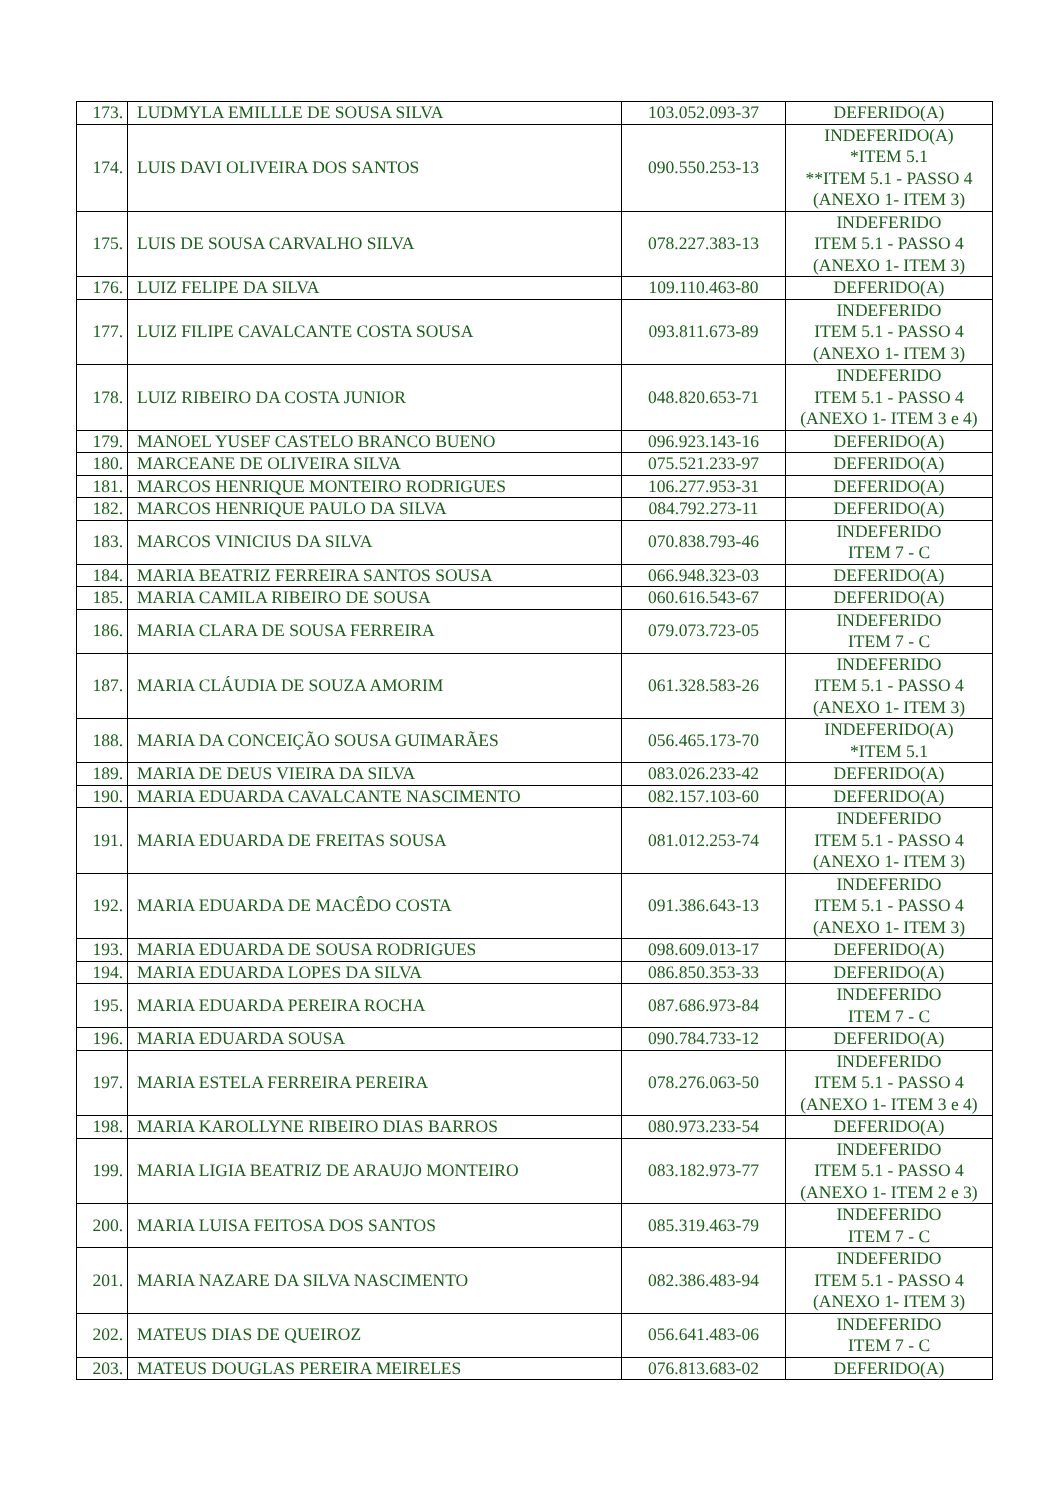| 173. | LUDMYLA EMILLLE DE SOUSA SILVA | 103.052.093-37 | DEFERIDO(A) |
| 174. | LUIS DAVI OLIVEIRA DOS SANTOS | 090.550.253-13 | INDEFERIDO(A) *ITEM 5.1 **ITEM 5.1 - PASSO 4 (ANEXO 1- ITEM 3) |
| 175. | LUIS DE SOUSA CARVALHO SILVA | 078.227.383-13 | INDEFERIDO ITEM 5.1 - PASSO 4 (ANEXO 1- ITEM 3) |
| 176. | LUIZ FELIPE DA SILVA | 109.110.463-80 | DEFERIDO(A) |
| 177. | LUIZ FILIPE CAVALCANTE COSTA SOUSA | 093.811.673-89 | INDEFERIDO ITEM 5.1 - PASSO 4 (ANEXO 1- ITEM 3) |
| 178. | LUIZ RIBEIRO DA COSTA JUNIOR | 048.820.653-71 | INDEFERIDO ITEM 5.1 - PASSO 4 (ANEXO 1- ITEM 3 e 4) |
| 179. | MANOEL YUSEF CASTELO BRANCO BUENO | 096.923.143-16 | DEFERIDO(A) |
| 180. | MARCEANE DE OLIVEIRA SILVA | 075.521.233-97 | DEFERIDO(A) |
| 181. | MARCOS HENRIQUE MONTEIRO RODRIGUES | 106.277.953-31 | DEFERIDO(A) |
| 182. | MARCOS HENRIQUE PAULO DA SILVA | 084.792.273-11 | DEFERIDO(A) |
| 183. | MARCOS VINICIUS DA SILVA | 070.838.793-46 | INDEFERIDO ITEM 7 - C |
| 184. | MARIA BEATRIZ FERREIRA SANTOS SOUSA | 066.948.323-03 | DEFERIDO(A) |
| 185. | MARIA CAMILA RIBEIRO DE SOUSA | 060.616.543-67 | DEFERIDO(A) |
| 186. | MARIA CLARA DE SOUSA FERREIRA | 079.073.723-05 | INDEFERIDO ITEM 7 - C |
| 187. | MARIA CLÁUDIA DE SOUZA AMORIM | 061.328.583-26 | INDEFERIDO ITEM 5.1 - PASSO 4 (ANEXO 1- ITEM 3) |
| 188. | MARIA DA CONCEIÇÃO SOUSA GUIMARÃES | 056.465.173-70 | INDEFERIDO(A) *ITEM 5.1 |
| 189. | MARIA DE DEUS VIEIRA DA SILVA | 083.026.233-42 | DEFERIDO(A) |
| 190. | MARIA EDUARDA CAVALCANTE NASCIMENTO | 082.157.103-60 | DEFERIDO(A) |
| 191. | MARIA EDUARDA DE FREITAS SOUSA | 081.012.253-74 | INDEFERIDO ITEM 5.1 - PASSO 4 (ANEXO 1- ITEM 3) |
| 192. | MARIA EDUARDA DE MACÊDO COSTA | 091.386.643-13 | INDEFERIDO ITEM 5.1 - PASSO 4 (ANEXO 1- ITEM 3) |
| 193. | MARIA EDUARDA DE SOUSA RODRIGUES | 098.609.013-17 | DEFERIDO(A) |
| 194. | MARIA EDUARDA LOPES DA SILVA | 086.850.353-33 | DEFERIDO(A) |
| 195. | MARIA EDUARDA PEREIRA ROCHA | 087.686.973-84 | INDEFERIDO ITEM 7 - C |
| 196. | MARIA EDUARDA SOUSA | 090.784.733-12 | DEFERIDO(A) |
| 197. | MARIA ESTELA FERREIRA PEREIRA | 078.276.063-50 | INDEFERIDO ITEM 5.1 - PASSO 4 (ANEXO 1- ITEM 3 e 4) |
| 198. | MARIA KAROLLYNE RIBEIRO DIAS BARROS | 080.973.233-54 | DEFERIDO(A) |
| 199. | MARIA LIGIA BEATRIZ DE ARAUJO MONTEIRO | 083.182.973-77 | INDEFERIDO ITEM 5.1 - PASSO 4 (ANEXO 1- ITEM 2 e 3) |
| 200. | MARIA LUISA FEITOSA DOS SANTOS | 085.319.463-79 | INDEFERIDO ITEM 7 - C |
| 201. | MARIA NAZARE DA SILVA NASCIMENTO | 082.386.483-94 | INDEFERIDO ITEM 5.1 - PASSO 4 (ANEXO 1- ITEM 3) |
| 202. | MATEUS DIAS DE QUEIROZ | 056.641.483-06 | INDEFERIDO ITEM 7 - C |
| 203. | MATEUS DOUGLAS PEREIRA MEIRELES | 076.813.683-02 | DEFERIDO(A) |